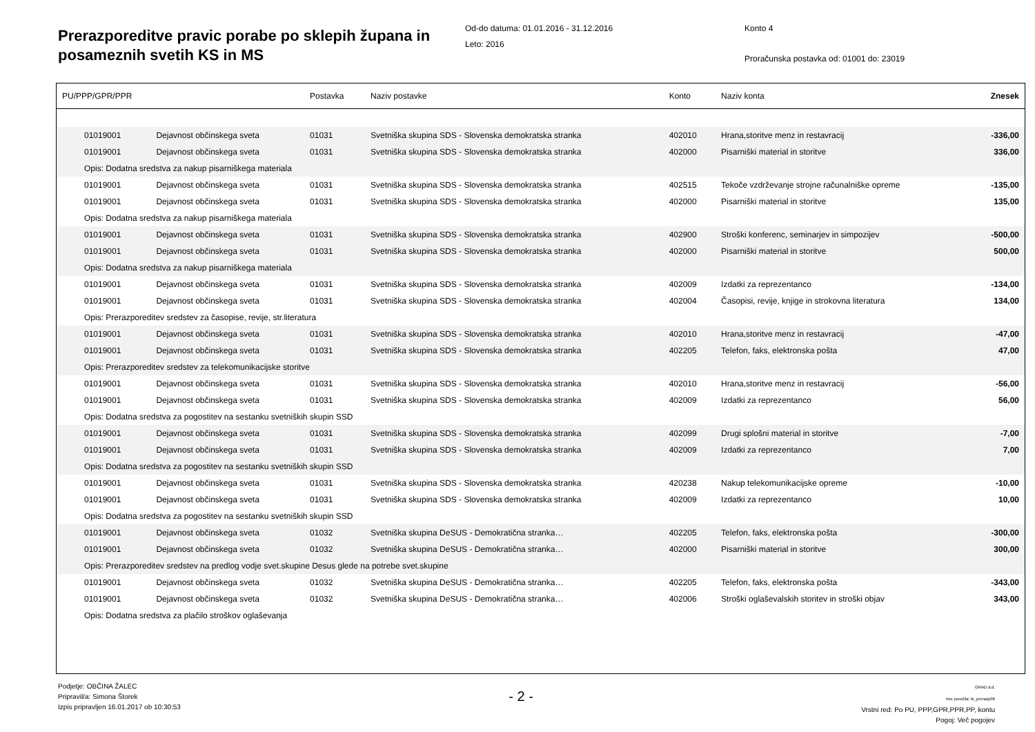Prerazporeditve pravic porabe po sklepih župana in posameznih svetih KS in MS
Od-do datuma: 01.01.2016 - 31.12.2016
Leto: 2016
Konto 4
Proračunska postavka od: 01001 do: 23019
| PU/PPP/GPR/PPR | | Postavka | Naziv postavke | Konto | Naziv konta | Znesek |
| --- | --- | --- | --- | --- | --- | --- |
| 01019001 | Dejavnost občinskega sveta | 01031 | Svetniška skupina SDS - Slovenska demokratska stranka | 402010 | Hrana,storitve menz in restavracij | -336,00 |
| 01019001 | Dejavnost občinskega sveta | 01031 | Svetniška skupina SDS - Slovenska demokratska stranka | 402000 | Pisarniški material in storitve | 336,00 |
| Opis: Dodatna sredstva za nakup pisarniškega materiala | | | | | | |
| 01019001 | Dejavnost občinskega sveta | 01031 | Svetniška skupina SDS - Slovenska demokratska stranka | 402515 | Tekoče vzdrževanje strojne računalniške opreme | -135,00 |
| 01019001 | Dejavnost občinskega sveta | 01031 | Svetniška skupina SDS - Slovenska demokratska stranka | 402000 | Pisarniški material in storitve | 135,00 |
| Opis: Dodatna sredstva za nakup pisarniškega materiala | | | | | | |
| 01019001 | Dejavnost občinskega sveta | 01031 | Svetniška skupina SDS - Slovenska demokratska stranka | 402900 | Stroški konferenc, seminarjev in simpozijev | -500,00 |
| 01019001 | Dejavnost občinskega sveta | 01031 | Svetniška skupina SDS - Slovenska demokratska stranka | 402000 | Pisarniški material in storitve | 500,00 |
| Opis: Dodatna sredstva za nakup pisarniškega materiala | | | | | | |
| 01019001 | Dejavnost občinskega sveta | 01031 | Svetniška skupina SDS - Slovenska demokratska stranka | 402009 | Izdatki za reprezentanco | -134,00 |
| 01019001 | Dejavnost občinskega sveta | 01031 | Svetniška skupina SDS - Slovenska demokratska stranka | 402004 | Časopisi, revije, knjige in strokovna literatura | 134,00 |
| Opis: Prerazporeditev sredstev za časopise, revije, str.literatura | | | | | | |
| 01019001 | Dejavnost občinskega sveta | 01031 | Svetniška skupina SDS - Slovenska demokratska stranka | 402010 | Hrana,storitve menz in restavracij | -47,00 |
| 01019001 | Dejavnost občinskega sveta | 01031 | Svetniška skupina SDS - Slovenska demokratska stranka | 402205 | Telefon, faks, elektronska pošta | 47,00 |
| Opis: Prerazporeditev sredstev za telekomunikacijske storitve | | | | | | |
| 01019001 | Dejavnost občinskega sveta | 01031 | Svetniška skupina SDS - Slovenska demokratska stranka | 402010 | Hrana,storitve menz in restavracij | -56,00 |
| 01019001 | Dejavnost občinskega sveta | 01031 | Svetniška skupina SDS - Slovenska demokratska stranka | 402009 | Izdatki za reprezentanco | 56,00 |
| Opis: Dodatna sredstva za pogostitev na sestanku svetniških skupin SSD | | | | | | |
| 01019001 | Dejavnost občinskega sveta | 01031 | Svetniška skupina SDS - Slovenska demokratska stranka | 402099 | Drugi splošni material in storitve | -7,00 |
| 01019001 | Dejavnost občinskega sveta | 01031 | Svetniška skupina SDS - Slovenska demokratska stranka | 402009 | Izdatki za reprezentanco | 7,00 |
| Opis: Dodatna sredstva za pogostitev na sestanku svetniških skupin SSD | | | | | | |
| 01019001 | Dejavnost občinskega sveta | 01031 | Svetniška skupina SDS - Slovenska demokratska stranka | 420238 | Nakup telekomunikacijske opreme | -10,00 |
| 01019001 | Dejavnost občinskega sveta | 01031 | Svetniška skupina SDS - Slovenska demokratska stranka | 402009 | Izdatki za reprezentanco | 10,00 |
| Opis: Dodatna sredstva za pogostitev na sestanku svetniških skupin SSD | | | | | | |
| 01019001 | Dejavnost občinskega sveta | 01032 | Svetniška skupina DeSUS - Demokratična stranka… | 402205 | Telefon, faks, elektronska pošta | -300,00 |
| 01019001 | Dejavnost občinskega sveta | 01032 | Svetniška skupina DeSUS - Demokratična stranka… | 402000 | Pisarniški material in storitve | 300,00 |
| Opis: Prerazporeditev sredstev na predlog vodje svet.skupine Desus glede na potrebe svet.skupine | | | | | | |
| 01019001 | Dejavnost občinskega sveta | 01032 | Svetniška skupina DeSUS - Demokratična stranka… | 402205 | Telefon, faks, elektronska pošta | -343,00 |
| 01019001 | Dejavnost občinskega sveta | 01032 | Svetniška skupina DeSUS - Demokratična stranka… | 402006 | Stroški oglaševalskih storitev in stroški objav | 343,00 |
| Opis: Dodatna sredstva za plačilo stroškov oglaševanja | | | | | | |
Podjetje: OBČINA ŽALEC
Pripravil/a: Simona Štorek
Izpis pripravljen 16.01.2017 ob 10:30:53
- 2 -
GRAD d.d.
Ime poročila: bi_prerazp06
Vrstni red: Po PU, PPP,GPR,PPR,PP, kontu
Pogoj: Več pogojev